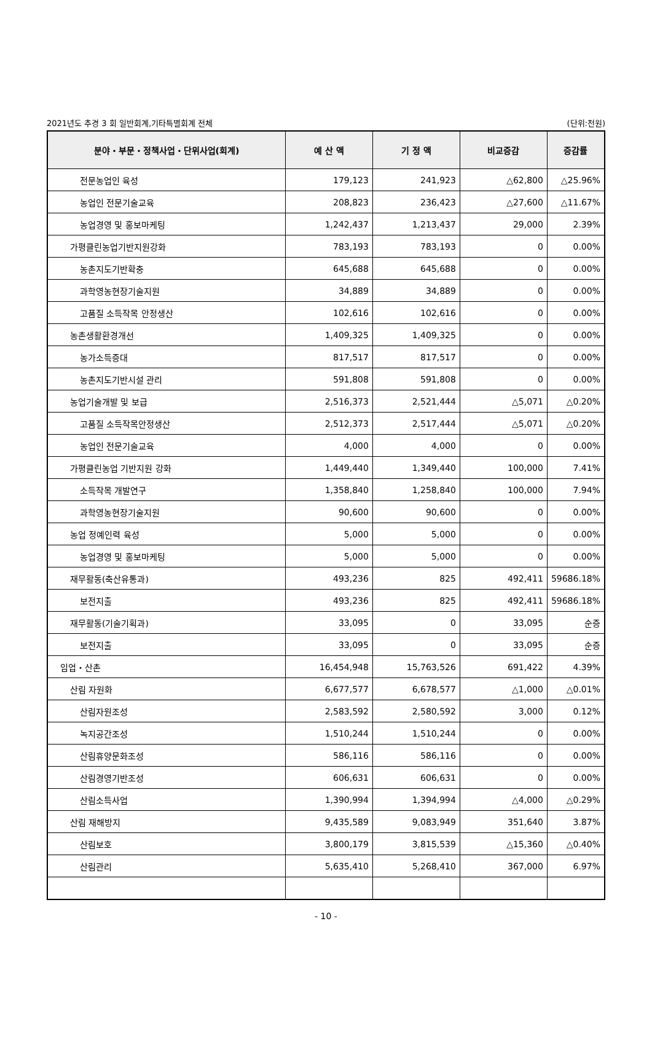2021년도 추경 3 회 일반회계,기타특별회계 전체 (단위:천원)
| 분야・부문・정책사업・단위사업(회계) | 예 산 액 | 기 정 액 | 비교증감 | 증감률 |
| --- | --- | --- | --- | --- |
| 전문농업인 육성 | 179,123 | 241,923 | △62,800 | △25.96% |
| 농업인 전문기술교육 | 208,823 | 236,423 | △27,600 | △11.67% |
| 농업경영 및 홍보마케팅 | 1,242,437 | 1,213,437 | 29,000 | 2.39% |
| 가평클린농업기반지원강화 | 783,193 | 783,193 | 0 | 0.00% |
| 농촌지도기반확충 | 645,688 | 645,688 | 0 | 0.00% |
| 과학영농현장기술지원 | 34,889 | 34,889 | 0 | 0.00% |
| 고품질 소득작목 안정생산 | 102,616 | 102,616 | 0 | 0.00% |
| 농촌생활환경개선 | 1,409,325 | 1,409,325 | 0 | 0.00% |
| 농가소득증대 | 817,517 | 817,517 | 0 | 0.00% |
| 농촌지도기반시설 관리 | 591,808 | 591,808 | 0 | 0.00% |
| 농업기술개발 및 보급 | 2,516,373 | 2,521,444 | △5,071 | △0.20% |
| 고품질 소득작목안정생산 | 2,512,373 | 2,517,444 | △5,071 | △0.20% |
| 농업인 전문기술교육 | 4,000 | 4,000 | 0 | 0.00% |
| 가평클린농업 기반지원 강화 | 1,449,440 | 1,349,440 | 100,000 | 7.41% |
| 소득작목 개발연구 | 1,358,840 | 1,258,840 | 100,000 | 7.94% |
| 과학영농현장기술지원 | 90,600 | 90,600 | 0 | 0.00% |
| 농업 정예인력 육성 | 5,000 | 5,000 | 0 | 0.00% |
| 농업경영 및 홍보마케팅 | 5,000 | 5,000 | 0 | 0.00% |
| 재무활동(축산유통과) | 493,236 | 825 | 492,411 | 59686.18% |
| 보전지출 | 493,236 | 825 | 492,411 | 59686.18% |
| 재무활동(기술기획과) | 33,095 | 0 | 33,095 | 순증 |
| 보전지출 | 33,095 | 0 | 33,095 | 순증 |
| 임업・산촌 | 16,454,948 | 15,763,526 | 691,422 | 4.39% |
| 산림 자원화 | 6,677,577 | 6,678,577 | △1,000 | △0.01% |
| 산림자원조성 | 2,583,592 | 2,580,592 | 3,000 | 0.12% |
| 녹지공간조성 | 1,510,244 | 1,510,244 | 0 | 0.00% |
| 산림휴양문화조성 | 586,116 | 586,116 | 0 | 0.00% |
| 산림경영기반조성 | 606,631 | 606,631 | 0 | 0.00% |
| 산림소득사업 | 1,390,994 | 1,394,994 | △4,000 | △0.29% |
| 산림 재해방지 | 9,435,589 | 9,083,949 | 351,640 | 3.87% |
| 산림보호 | 3,800,179 | 3,815,539 | △15,360 | △0.40% |
| 산림관리 | 5,635,410 | 5,268,410 | 367,000 | 6.97% |
- 10 -